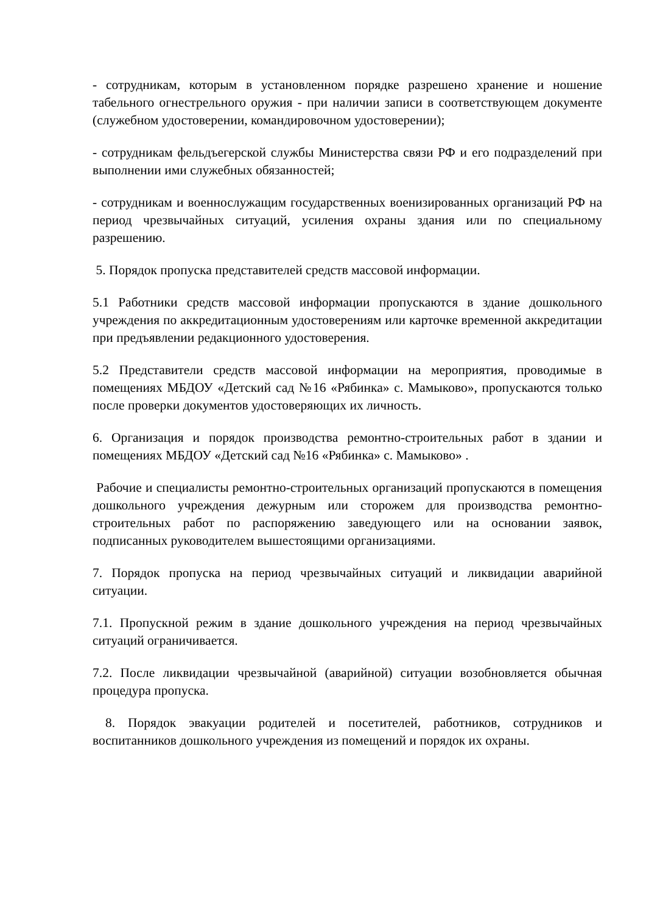- сотрудникам, которым в установленном порядке разрешено хранение и ношение табельного огнестрельного оружия - при наличии записи в соответствующем документе (служебном удостоверении, командировочном удостоверении);
- сотрудникам фельдъегерской службы Министерства связи РФ и его подразделений при выполнении ими служебных обязанностей;
- сотрудникам и военнослужащим государственных военизированных организаций РФ на период чрезвычайных ситуаций, усиления охраны здания или по специальному разрешению.
5. Порядок пропуска представителей средств массовой информации.
5.1 Работники средств массовой информации пропускаются в здание дошкольного учреждения по аккредитационным удостоверениям или карточке временной аккредитации при предъявлении редакционного удостоверения.
5.2 Представители средств массовой информации на мероприятия, проводимые в помещениях МБДОУ «Детский сад №16 «Рябинка» с. Мамыково», пропускаются только после проверки документов удостоверяющих их личность.
6. Организация и порядок производства ремонтно-строительных работ в здании и помещениях МБДОУ «Детский сад №16 «Рябинка» с. Мамыково» .
Рабочие и специалисты ремонтно-строительных организаций пропускаются в помещения дошкольного учреждения дежурным или сторожем для производства ремонтно-строительных работ по распоряжению заведующего или на основании заявок, подписанных руководителем вышестоящими организациями.
7. Порядок пропуска на период чрезвычайных ситуаций и ликвидации аварийной ситуации.
7.1. Пропускной режим в здание дошкольного учреждения на период чрезвычайных ситуаций ограничивается.
7.2. После ликвидации чрезвычайной (аварийной) ситуации возобновляется обычная процедура пропуска.
8. Порядок эвакуации родителей и посетителей, работников, сотрудников и воспитанников дошкольного учреждения из помещений и порядок их охраны.